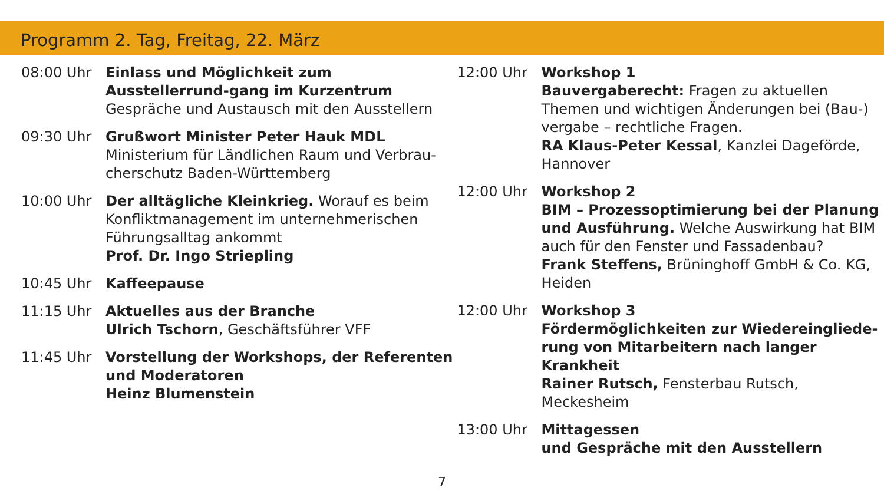Programm 2. Tag, Freitag, 22. März
08:00 Uhr Einlass und Möglichkeit zum Ausstellerrund-gang im Kurzentrum
Gespräche und Austausch mit den Ausstellern
09:30 Uhr Grußwort Minister Peter Hauk MDL
Ministerium für Ländlichen Raum und Verbrau-cherschutz Baden-Württemberg
10:00 Uhr Der alltägliche Kleinkrieg. Worauf es beim Konfliktmanagement im unternehmerischen Führungsalltag ankommt
Prof. Dr. Ingo Striepling
10:45 Uhr Kaffeepause
11:15 Uhr Aktuelles aus der Branche
Ulrich Tschorn, Geschäftsführer VFF
11:45 Uhr Vorstellung der Workshops, der Referenten und Moderatoren
Heinz Blumenstein
12:00 Uhr Workshop 1
Bauvergaberecht: Fragen zu aktuellen Themen und wichtigen Änderungen bei (Bau-) vergabe – rechtliche Fragen.
RA Klaus-Peter Kessal, Kanzlei Dageförde, Hannover
12:00 Uhr Workshop 2
BIM – Prozessoptimierung bei der Planung und Ausführung. Welche Auswirkung hat BIM auch für den Fenster und Fassadenbau?
Frank Steffens, Brüninghoff GmbH & Co. KG, Heiden
12:00 Uhr Workshop 3
Fördermöglichkeiten zur Wiedereingliede-rung von Mitarbeitern nach langer Krankheit
Rainer Rutsch, Fensterbau Rutsch, Meckesheim
13:00 Uhr Mittagessen
und Gespräche mit den Ausstellern
7